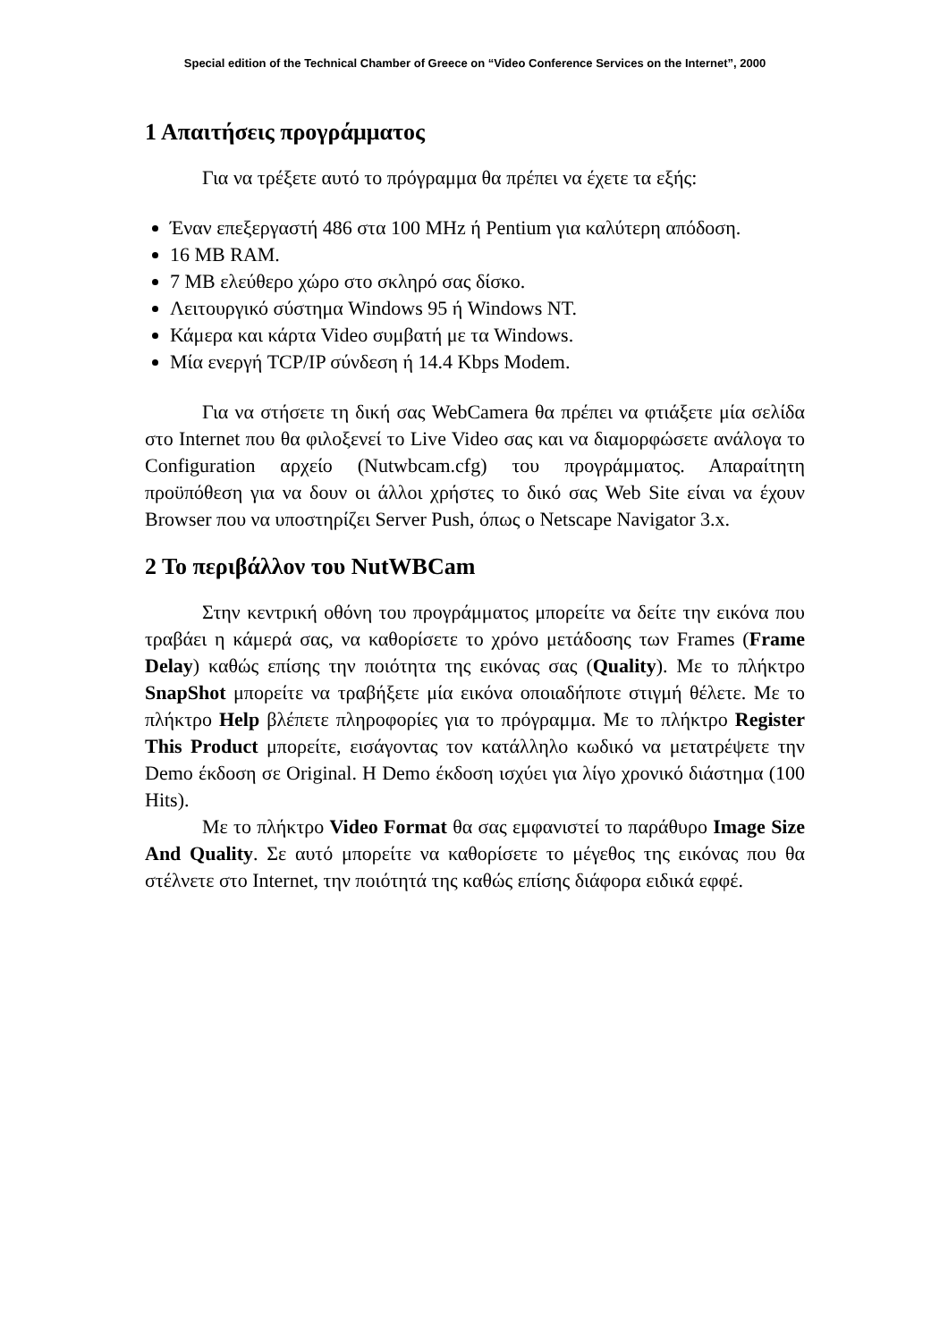Special edition of the Technical Chamber of Greece on “Video Conference Services on the Internet”, 2000
1 Απαιτήσεις προγράμματος
Για να τρέξετε αυτό το πρόγραμμα θα πρέπει να έχετε τα εξής:
Έναν επεξεργαστή 486 στα 100 MHz ή Pentium για καλύτερη απόδοση.
16 MB RAM.
7 MB ελεύθερο χώρο στο σκληρό σας δίσκο.
Λειτουργικό σύστημα Windows 95 ή Windows NT.
Κάμερα και κάρτα Video συμβατή με τα Windows.
Μία ενεργή TCP/IP σύνδεση ή 14.4 Kbps Modem.
Για να στήσετε τη δική σας WebCamera θα πρέπει να φτιάξετε μία σελίδα στο Internet που θα φιλοξενεί το Live Video σας και να διαμορφώσετε ανάλογα το Configuration αρχείο (Nutwbcam.cfg) του προγράμματος. Απαραίτητη προϋπόθεση για να δουν οι άλλοι χρήστες το δικό σας Web Site είναι να έχουν Browser που να υποστηρίζει Server Push, όπως ο Netscape Navigator 3.x.
2 Το περιβάλλον του NutWBCam
Στην κεντρική οθόνη του προγράμματος μπορείτε να δείτε την εικόνα που τραβάει η κάμερά σας, να καθορίσετε το χρόνο μετάδοσης των Frames (Frame Delay) καθώς επίσης την ποιότητα της εικόνας σας (Quality). Με το πλήκτρο SnapShot μπορείτε να τραβήξετε μία εικόνα οποιαδήποτε στιγμή θέλετε. Με το πλήκτρο Help βλέπετε πληροφορίες για το πρόγραμμα. Με το πλήκτρο Register This Product μπορείτε, εισάγοντας τον κατάλληλο κωδικό να μετατρέψετε την Demo έκδοση σε Original. Η Demo έκδοση ισχύει για λίγο χρονικό διάστημα (100 Hits).
Με το πλήκτρο Video Format θα σας εμφανιστεί το παράθυρο Image Size And Quality. Σε αυτό μπορείτε να καθορίσετε το μέγεθος της εικόνας που θα στέλνετε στο Internet, την ποιότητά της καθώς επίσης διάφορα ειδικά εφφέ.